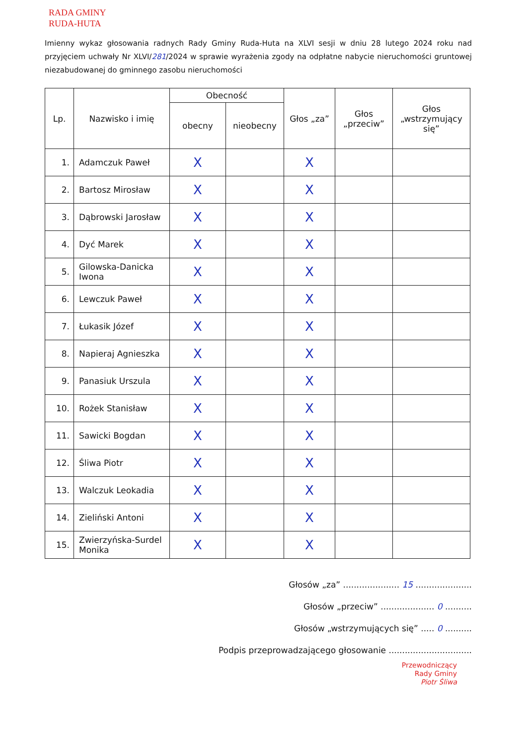RADA GMINY
RUDA-HUTA
Imienny wykaz głosowania radnych Rady Gminy Ruda-Huta na XLVI sesji w dniu 28 lutego 2024 roku nad przyjęciem uchwały Nr XLVI/281/2024 w sprawie wyrażenia zgody na odpłatne nabycie nieruchomości gruntowej niezabudowanej do gminnego zasobu nieruchomości
| Lp. | Nazwisko i imię | Obecność | | Głos „za” | Głos „przeciw” | Głos „wstrzymujący się” |
| --- | --- | --- | --- | --- | --- | --- |
| | | obecny | nieobecny | | | |
| 1. | Adamczuk Paweł | X | | X | | |
| 2. | Bartosz Mirosław | X | | X | | |
| 3. | Dąbrowski Jarosław | X | | X | | |
| 4. | Dyć Marek | X | | X | | |
| 5. | Gilowska-Danicka Iwona | X | | X | | |
| 6. | Lewczuk Paweł | X | | X | | |
| 7. | Łukasik Józef | X | | X | | |
| 8. | Napieraj Agnieszka | X | | X | | |
| 9. | Panasiuk Urszula | X | | X | | |
| 10. | Rożek Stanisław | X | | X | | |
| 11. | Sawicki Bogdan | X | | X | | |
| 12. | Śliwa Piotr | X | | X | | |
| 13. | Walczuk Leokadia | X | | X | | |
| 14. | Zieliński Antoni | X | | X | | |
| 15. | Zwierzyńska-Surdel Monika | X | | X | | |
Głosów „za” ..................... 15 .....................
Głosów „przeciw” .................... 0 ..........
Głosów „wstrzymujących się” ..... 0 ..........
Podpis przeprowadzającego głosowanie ...............................
Przewodniczący
Rady Gminy
Piotr Śliwa